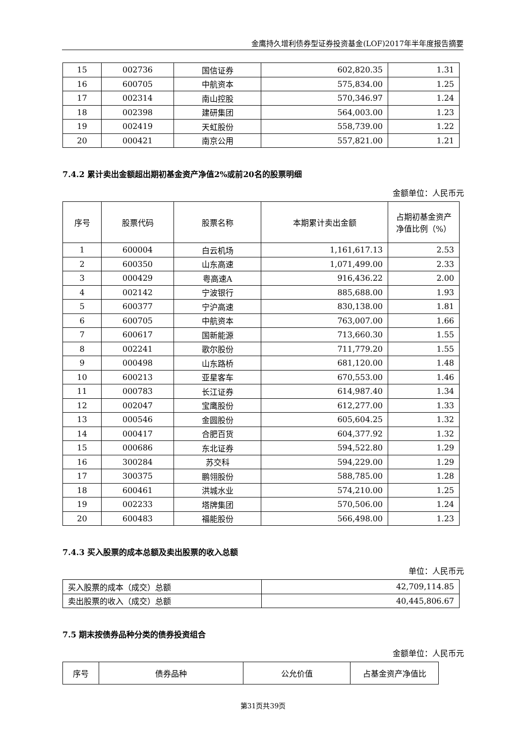金鹰持久增利债券型证券投资基金(LOF)2017年半年度报告摘要
| 15 | 002736 | 国信证券 | 602,820.35 | 1.31 |
| 16 | 600705 | 中航资本 | 575,834.00 | 1.25 |
| 17 | 002314 | 南山控股 | 570,346.97 | 1.24 |
| 18 | 002398 | 建研集团 | 564,003.00 | 1.23 |
| 19 | 002419 | 天虹股份 | 558,739.00 | 1.22 |
| 20 | 000421 | 南京公用 | 557,821.00 | 1.21 |
7.4.2 累计卖出金额超出期初基金资产净值2%或前20名的股票明细
金额单位：人民币元
| 序号 | 股票代码 | 股票名称 | 本期累计卖出金额 | 占期初基金资产净值比例（%） |
| --- | --- | --- | --- | --- |
| 1 | 600004 | 白云机场 | 1,161,617.13 | 2.53 |
| 2 | 600350 | 山东高速 | 1,071,499.00 | 2.33 |
| 3 | 000429 | 粤高速A | 916,436.22 | 2.00 |
| 4 | 002142 | 宁波银行 | 885,688.00 | 1.93 |
| 5 | 600377 | 宁沪高速 | 830,138.00 | 1.81 |
| 6 | 600705 | 中航资本 | 763,007.00 | 1.66 |
| 7 | 600617 | 国新能源 | 713,660.30 | 1.55 |
| 8 | 002241 | 歌尔股份 | 711,779.20 | 1.55 |
| 9 | 000498 | 山东路桥 | 681,120.00 | 1.48 |
| 10 | 600213 | 亚星客车 | 670,553.00 | 1.46 |
| 11 | 000783 | 长江证券 | 614,987.40 | 1.34 |
| 12 | 002047 | 宝鹰股份 | 612,277.00 | 1.33 |
| 13 | 000546 | 金圆股份 | 605,604.25 | 1.32 |
| 14 | 000417 | 合肥百货 | 604,377.92 | 1.32 |
| 15 | 000686 | 东北证券 | 594,522.80 | 1.29 |
| 16 | 300284 | 苏交科 | 594,229.00 | 1.29 |
| 17 | 300375 | 鹏翎股份 | 588,785.00 | 1.28 |
| 18 | 600461 | 洪城水业 | 574,210.00 | 1.25 |
| 19 | 002233 | 塔牌集团 | 570,506.00 | 1.24 |
| 20 | 600483 | 福能股份 | 566,498.00 | 1.23 |
7.4.3 买入股票的成本总额及卖出股票的收入总额
单位：人民币元
| 买入股票的成本（成交）总额 | 42,709,114.85 |
| 卖出股票的收入（成交）总额 | 40,445,806.67 |
7.5 期末按债券品种分类的债券投资组合
金额单位：人民币元
| 序号 | 债券品种 | 公允价值 | 占基金资产净值比 |
第31页共39页